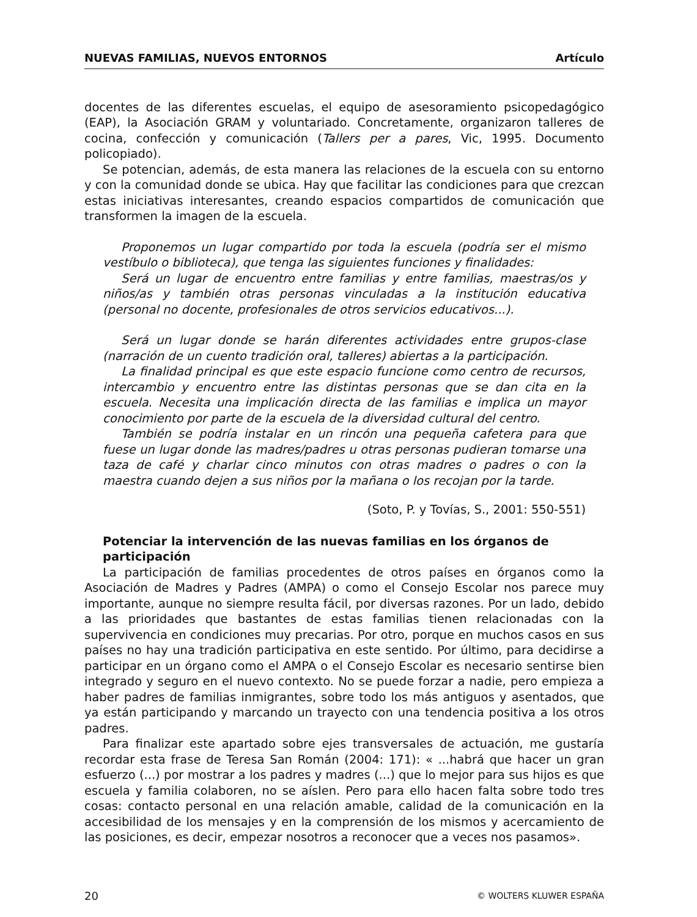NUEVAS FAMILIAS, NUEVOS ENTORNOS Artículo
docentes de las diferentes escuelas, el equipo de asesoramiento psicopedagógico (EAP), la Asociación GRAM y voluntariado. Concretamente, organizaron talleres de cocina, confección y comunicación (Tallers per a pares, Vic, 1995. Documento policopiado).
Se potencian, además, de esta manera las relaciones de la escuela con su entorno y con la comunidad donde se ubica. Hay que facilitar las condiciones para que crezcan estas iniciativas interesantes, creando espacios compartidos de comunicación que transformen la imagen de la escuela.
Proponemos un lugar compartido por toda la escuela (podría ser el mismo vestíbulo o biblioteca), que tenga las siguientes funciones y finalidades:
Será un lugar de encuentro entre familias y entre familias, maestras/os y niños/as y también otras personas vinculadas a la institución educativa (personal no docente, profesionales de otros servicios educativos...).
Será un lugar donde se harán diferentes actividades entre grupos-clase (narración de un cuento tradición oral, talleres) abiertas a la participación.
La finalidad principal es que este espacio funcione como centro de recursos, intercambio y encuentro entre las distintas personas que se dan cita en la escuela. Necesita una implicación directa de las familias e implica un mayor conocimiento por parte de la escuela de la diversidad cultural del centro.
También se podría instalar en un rincón una pequeña cafetera para que fuese un lugar donde las madres/padres u otras personas pudieran tomarse una taza de café y charlar cinco minutos con otras madres o padres o con la maestra cuando dejen a sus niños por la mañana o los recojan por la tarde.
(Soto, P. y Tovías, S., 2001: 550-551)
Potenciar la intervención de las nuevas familias en los órganos de participación
La participación de familias procedentes de otros países en órganos como la Asociación de Madres y Padres (AMPA) o como el Consejo Escolar nos parece muy importante, aunque no siempre resulta fácil, por diversas razones. Por un lado, debido a las prioridades que bastantes de estas familias tienen relacionadas con la supervivencia en condiciones muy precarias. Por otro, porque en muchos casos en sus países no hay una tradición participativa en este sentido. Por último, para decidirse a participar en un órgano como el AMPA o el Consejo Escolar es necesario sentirse bien integrado y seguro en el nuevo contexto. No se puede forzar a nadie, pero empieza a haber padres de familias inmigrantes, sobre todo los más antiguos y asentados, que ya están participando y marcando un trayecto con una tendencia positiva a los otros padres.
Para finalizar este apartado sobre ejes transversales de actuación, me gustaría recordar esta frase de Teresa San Román (2004: 171): « ...habrá que hacer un gran esfuerzo (...) por mostrar a los padres y madres (...) que lo mejor para sus hijos es que escuela y familia colaboren, no se aíslen. Pero para ello hacen falta sobre todo tres cosas: contacto personal en una relación amable, calidad de la comunicación en la accesibilidad de los mensajes y en la comprensión de los mismos y acercamiento de las posiciones, es decir, empezar nosotros a reconocer que a veces nos pasamos».
20 © WOLTERS KLUWER ESPAÑA